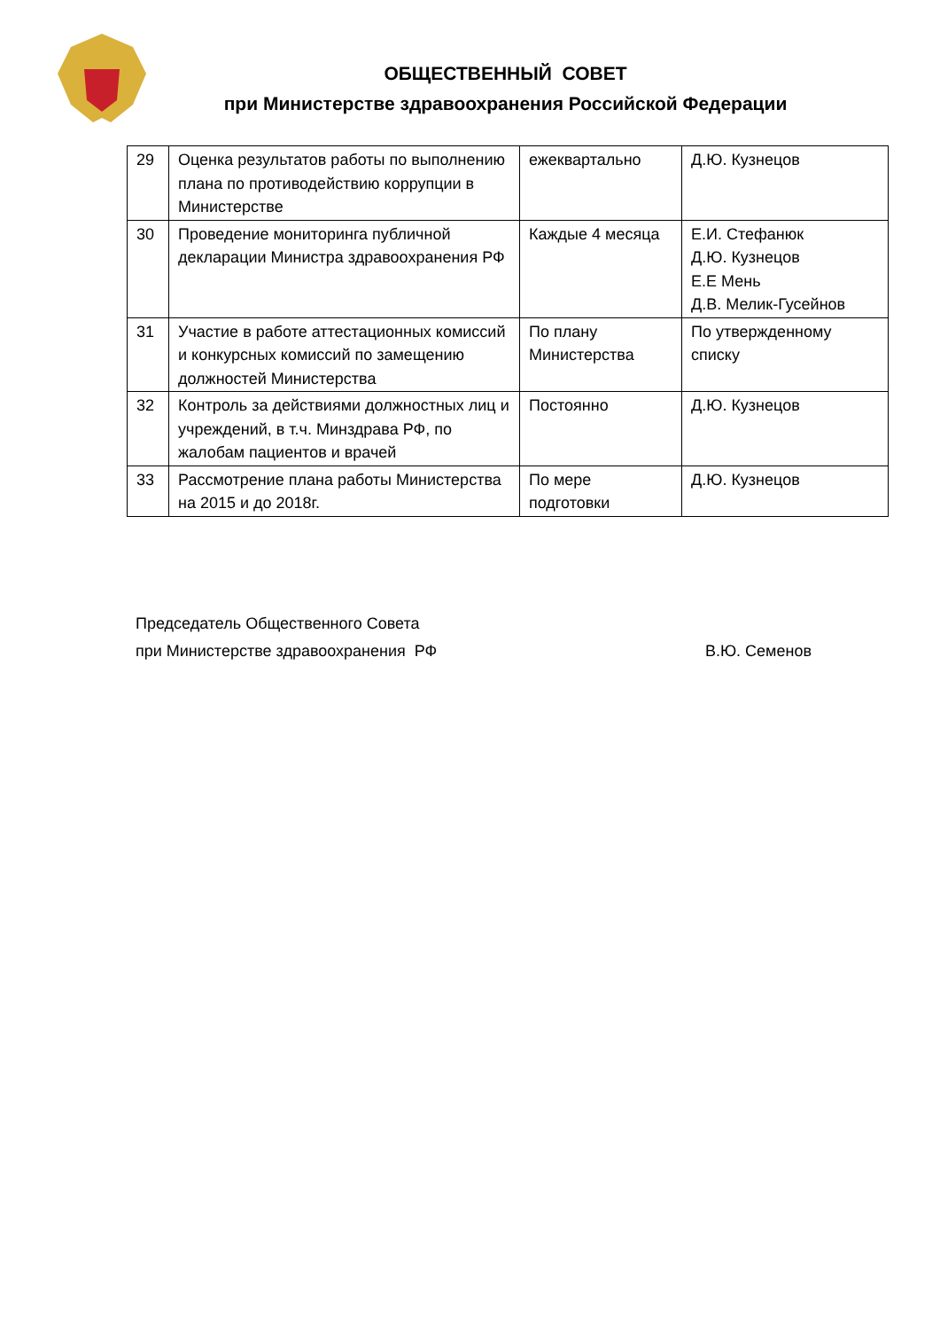ОБЩЕСТВЕННЫЙ СОВЕТ
при Министерстве здравоохранения Российской Федерации
| 29 | Оценка результатов работы по выполнению плана по противодействию коррупции в Министерстве | ежеквартально | Д.Ю. Кузнецов |
| 30 | Проведение мониторинга публичной декларации Министра здравоохранения РФ | Каждые 4 месяца | Е.И. Стефанюк Д.Ю. Кузнецов Е.Е Мень Д.В. Мелик-Гусейнов |
| 31 | Участие в работе аттестационных комиссий и конкурсных комиссий по замещению должностей Министерства | По плану Министерства | По утвержденному списку |
| 32 | Контроль за действиями должностных лиц и учреждений, в т.ч. Минздрава РФ, по жалобам пациентов и врачей | Постоянно | Д.Ю. Кузнецов |
| 33 | Рассмотрение плана работы Министерства на 2015 и до 2018г. | По мере подготовки | Д.Ю. Кузнецов |
Председатель Общественного Совета
при Министерстве здравоохранения РФ В.Ю. Семенов